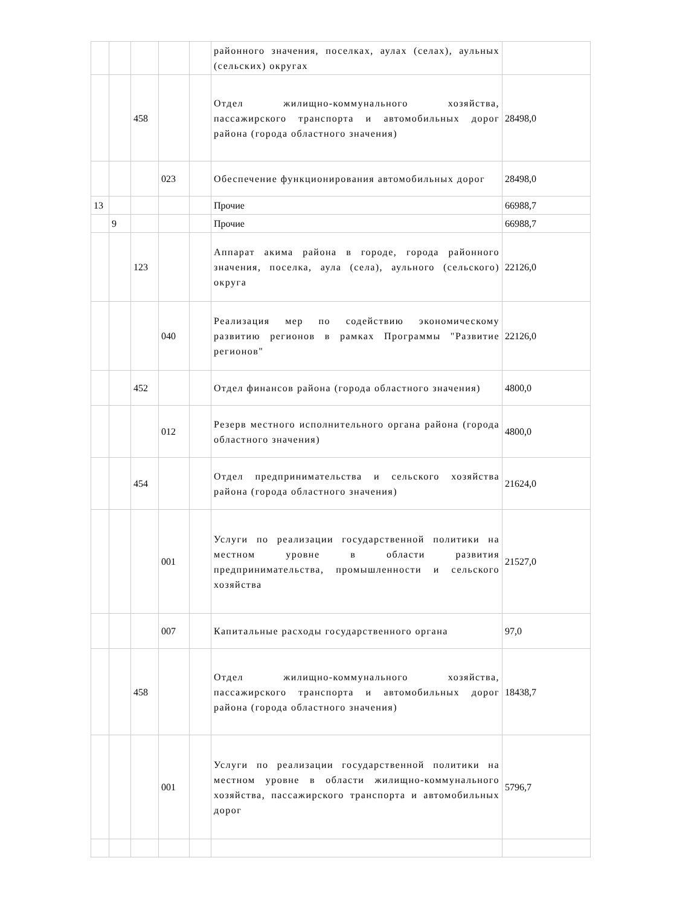| | | | | | районного значения, поселках, аулах (селах), аульных (сельских) округах | |
| | | 458 | | | Отдел жилищно-коммунального хозяйства, пассажирского транспорта и автомобильных дорог района (города областного значения) | 28498,0 |
| | | | 023 | | Обеспечение функционирования автомобильных дорог | 28498,0 |
| 13 | | | | | Прочие | 66988,7 |
| | 9 | | | | Прочие | 66988,7 |
| | | 123 | | | Аппарат акима района в городе, города районного значения, поселка, аула (села), аульного (сельского) округа | 22126,0 |
| | | | 040 | | Реализация мер по содействию экономическому развитию регионов в рамках Программы "Развитие регионов" | 22126,0 |
| | | 452 | | | Отдел финансов района (города областного значения) | 4800,0 |
| | | | 012 | | Резерв местного исполнительного органа района (города областного значения) | 4800,0 |
| | | 454 | | | Отдел предпринимательства и сельского хозяйства района (города областного значения) | 21624,0 |
| | | | 001 | | Услуги по реализации государственной политики на местном уровне в области развития предпринимательства, промышленности и сельского хозяйства | 21527,0 |
| | | | 007 | | Капитальные расходы государственного органа | 97,0 |
| | | 458 | | | Отдел жилищно-коммунального хозяйства, пассажирского транспорта и автомобильных дорог района (города областного значения) | 18438,7 |
| | | | 001 | | Услуги по реализации государственной политики на местном уровне в области жилищно-коммунального хозяйства, пассажирского транспорта и автомобильных дорог | 5796,7 |